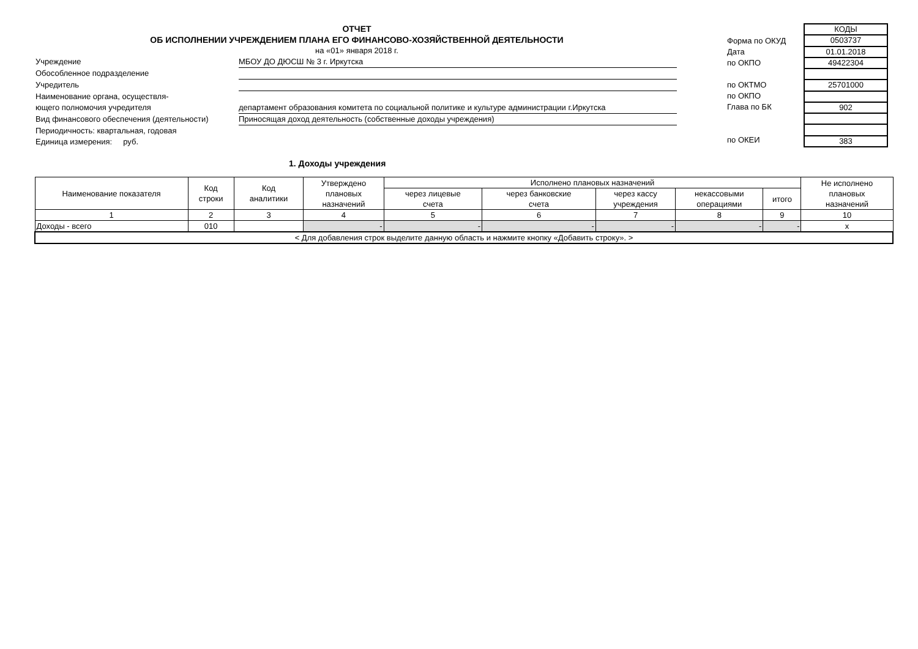ОТЧЕТ
ОБ ИСПОЛНЕНИИ УЧРЕЖДЕНИЕМ ПЛАНА ЕГО ФИНАНСОВО-ХОЗЯЙСТВЕННОЙ ДЕЯТЕЛЬНОСТИ
на «01» января 2018 г.
Учреждение МБОУ ДО ДЮСШ № 3 г. Иркутска
Обособленное подразделение
Учредитель
Наименование органа, осуществля-
ющего полномочия учредителя
департамент образования комитета по социальной политике и культуре администрации г.Иркутска
Вид финансового обеспечения (деятельности) Приносящая доход деятельность (собственные доходы учреждения)
Периодичность: квартальная, годовая
Единица измерения: руб.
Форма по ОКУД
Дата
по ОКПО
по ОКТМО
по ОКПО
Глава по БК
по ОКЕИ
| КОДЫ |
| 0503737 |
| 01.01.2018 |
| 49422304 |
| 25701000 |
| 902 |
| 383 |
1. Доходы учреждения
| Наименование показателя | Код строки | Код аналитики | Утверждено плановых назначений | Исполнено плановых назначений | | | | | Не исполнено плановых назначений |
| --- | --- | --- | --- | --- | --- | --- | --- | --- | --- |
| | | | | через лицевые счета | через банковские счета | через кассу учреждения | некассовыми операциями | итого | |
| 1 | 2 | 3 | 4 | 5 | 6 | 7 | 8 | 9 | 10 |
| Доходы - всего | 010 | | - | - | - | - | - | - | x |
| < Для добавления строк выделите данную область и нажмите кнопку «Добавить строку». > | | | | | | | | | |